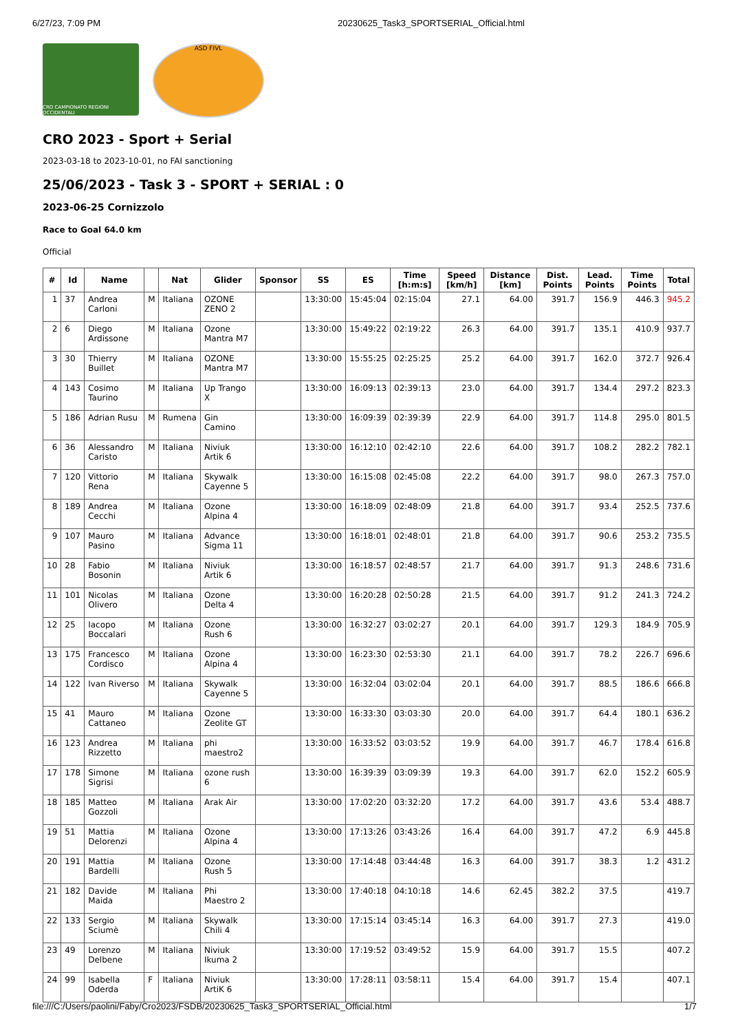6/27/23, 7:09 PM 20230625_Task3_SPORTSERIAL_Official.html
CRO CAMPIONATO REGIONI OCCIDENTALI
ASD FIVL
CRO 2023 - Sport + Serial
2023-03-18 to 2023-10-01, no FAI sanctioning
25/06/2023 - Task 3 - SPORT + SERIAL : 0
2023-06-25 Cornizzolo
Race to Goal 64.0 km
Official
| # | Id | Name | | Nat | Glider | Sponsor | SS | ES | Time [h:m:s] | Speed [km/h] | Distance [km] | Dist. Points | Lead. Points | Time Points | Total |
| --- | --- | --- | --- | --- | --- | --- | --- | --- | --- | --- | --- | --- | --- | --- | --- |
| 1 | 37 | Andrea Carloni | M | Italiana | OZONE ZENO 2 | | 13:30:00 | 15:45:04 | 02:15:04 | 27.1 | 64.00 | 391.7 | 156.9 | 446.3 | 945.2 |
| 2 | 6 | Diego Ardissone | M | Italiana | Ozone Mantra M7 | | 13:30:00 | 15:49:22 | 02:19:22 | 26.3 | 64.00 | 391.7 | 135.1 | 410.9 | 937.7 |
| 3 | 30 | Thierry Buillet | M | Italiana | OZONE Mantra M7 | | 13:30:00 | 15:55:25 | 02:25:25 | 25.2 | 64.00 | 391.7 | 162.0 | 372.7 | 926.4 |
| 4 | 143 | Cosimo Taurino | M | Italiana | Up Trango X | | 13:30:00 | 16:09:13 | 02:39:13 | 23.0 | 64.00 | 391.7 | 134.4 | 297.2 | 823.3 |
| 5 | 186 | Adrian Rusu | M | Rumena | Gin Camino | | 13:30:00 | 16:09:39 | 02:39:39 | 22.9 | 64.00 | 391.7 | 114.8 | 295.0 | 801.5 |
| 6 | 36 | Alessandro Caristo | M | Italiana | Niviuk Artik 6 | | 13:30:00 | 16:12:10 | 02:42:10 | 22.6 | 64.00 | 391.7 | 108.2 | 282.2 | 782.1 |
| 7 | 120 | Vittorio Rena | M | Italiana | Skywalk Cayenne 5 | | 13:30:00 | 16:15:08 | 02:45:08 | 22.2 | 64.00 | 391.7 | 98.0 | 267.3 | 757.0 |
| 8 | 189 | Andrea Cecchi | M | Italiana | Ozone Alpina 4 | | 13:30:00 | 16:18:09 | 02:48:09 | 21.8 | 64.00 | 391.7 | 93.4 | 252.5 | 737.6 |
| 9 | 107 | Mauro Pasino | M | Italiana | Advance Sigma 11 | | 13:30:00 | 16:18:01 | 02:48:01 | 21.8 | 64.00 | 391.7 | 90.6 | 253.2 | 735.5 |
| 10 | 28 | Fabio Bosonin | M | Italiana | Niviuk Artik 6 | | 13:30:00 | 16:18:57 | 02:48:57 | 21.7 | 64.00 | 391.7 | 91.3 | 248.6 | 731.6 |
| 11 | 101 | Nicolas Olivero | M | Italiana | Ozone Delta 4 | | 13:30:00 | 16:20:28 | 02:50:28 | 21.5 | 64.00 | 391.7 | 91.2 | 241.3 | 724.2 |
| 12 | 25 | Iacopo Boccalari | M | Italiana | Ozone Rush 6 | | 13:30:00 | 16:32:27 | 03:02:27 | 20.1 | 64.00 | 391.7 | 129.3 | 184.9 | 705.9 |
| 13 | 175 | Francesco Cordisco | M | Italiana | Ozone Alpina 4 | | 13:30:00 | 16:23:30 | 02:53:30 | 21.1 | 64.00 | 391.7 | 78.2 | 226.7 | 696.6 |
| 14 | 122 | Ivan Riverso | M | Italiana | Skywalk Cayenne 5 | | 13:30:00 | 16:32:04 | 03:02:04 | 20.1 | 64.00 | 391.7 | 88.5 | 186.6 | 666.8 |
| 15 | 41 | Mauro Cattaneo | M | Italiana | Ozone Zeolite GT | | 13:30:00 | 16:33:30 | 03:03:30 | 20.0 | 64.00 | 391.7 | 64.4 | 180.1 | 636.2 |
| 16 | 123 | Andrea Rizzetto | M | Italiana | phi maestro2 | | 13:30:00 | 16:33:52 | 03:03:52 | 19.9 | 64.00 | 391.7 | 46.7 | 178.4 | 616.8 |
| 17 | 178 | Simone Sigrisi | M | Italiana | ozone rush 6 | | 13:30:00 | 16:39:39 | 03:09:39 | 19.3 | 64.00 | 391.7 | 62.0 | 152.2 | 605.9 |
| 18 | 185 | Matteo Gozzoli | M | Italiana | Arak Air | | 13:30:00 | 17:02:20 | 03:32:20 | 17.2 | 64.00 | 391.7 | 43.6 | 53.4 | 488.7 |
| 19 | 51 | Mattia Delorenzi | M | Italiana | Ozone Alpina 4 | | 13:30:00 | 17:13:26 | 03:43:26 | 16.4 | 64.00 | 391.7 | 47.2 | 6.9 | 445.8 |
| 20 | 191 | Mattia Bardelli | M | Italiana | Ozone Rush 5 | | 13:30:00 | 17:14:48 | 03:44:48 | 16.3 | 64.00 | 391.7 | 38.3 | 1.2 | 431.2 |
| 21 | 182 | Davide Maida | M | Italiana | Phi Maestro 2 | | 13:30:00 | 17:40:18 | 04:10:18 | 14.6 | 62.45 | 382.2 | 37.5 | | 419.7 |
| 22 | 133 | Sergio Sciumè | M | Italiana | Skywalk Chili 4 | | 13:30:00 | 17:15:14 | 03:45:14 | 16.3 | 64.00 | 391.7 | 27.3 | | 419.0 |
| 23 | 49 | Lorenzo Delbene | M | Italiana | Niviuk Ikuma 2 | | 13:30:00 | 17:19:52 | 03:49:52 | 15.9 | 64.00 | 391.7 | 15.5 | | 407.2 |
| 24 | 99 | Isabella Oderda | F | Italiana | Niviuk ArtiK 6 | | 13:30:00 | 17:28:11 | 03:58:11 | 15.4 | 64.00 | 391.7 | 15.4 | | 407.1 |
file:///C:/Users/paolini/Faby/Cro2023/FSDB/20230625_Task3_SPORTSERIAL_Official.html 1/7